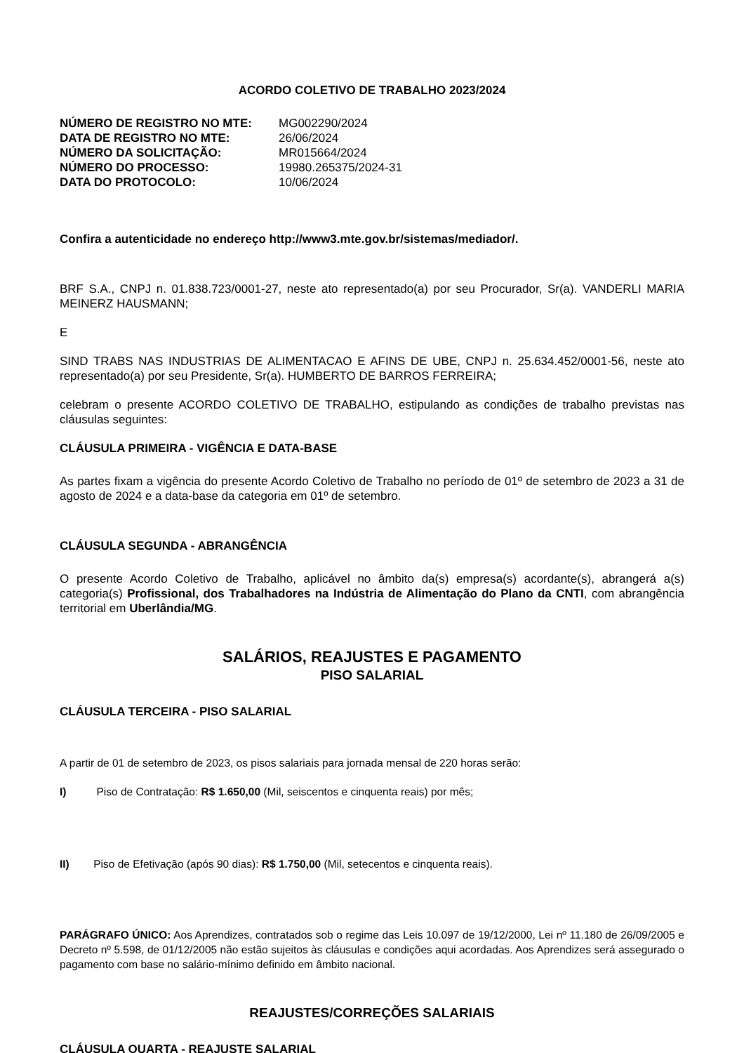ACORDO COLETIVO DE TRABALHO 2023/2024
| NÚMERO DE REGISTRO NO MTE: | MG002290/2024 |
| DATA DE REGISTRO NO MTE: | 26/06/2024 |
| NÚMERO DA SOLICITAÇÃO: | MR015664/2024 |
| NÚMERO DO PROCESSO: | 19980.265375/2024-31 |
| DATA DO PROTOCOLO: | 10/06/2024 |
Confira a autenticidade no endereço http://www3.mte.gov.br/sistemas/mediador/.
BRF S.A., CNPJ n. 01.838.723/0001-27, neste ato representado(a) por seu Procurador, Sr(a). VANDERLI MARIA MEINERZ HAUSMANN;
E
SIND TRABS NAS INDUSTRIAS DE ALIMENTACAO E AFINS DE UBE, CNPJ n. 25.634.452/0001-56, neste ato representado(a) por seu Presidente, Sr(a). HUMBERTO DE BARROS FERREIRA;
celebram o presente ACORDO COLETIVO DE TRABALHO, estipulando as condições de trabalho previstas nas cláusulas seguintes:
CLÁUSULA PRIMEIRA - VIGÊNCIA E DATA-BASE
As partes fixam a vigência do presente Acordo Coletivo de Trabalho no período de 01º de setembro de 2023 a 31 de agosto de 2024 e a data-base da categoria em 01º de setembro.
CLÁUSULA SEGUNDA - ABRANGÊNCIA
O presente Acordo Coletivo de Trabalho, aplicável no âmbito da(s) empresa(s) acordante(s), abrangerá a(s) categoria(s) Profissional, dos Trabalhadores na Indústria de Alimentação do Plano da CNTI, com abrangência territorial em Uberlândia/MG.
SALÁRIOS, REAJUSTES E PAGAMENTO
PISO SALARIAL
CLÁUSULA TERCEIRA - PISO SALARIAL
A partir de 01 de setembro de 2023, os pisos salariais para jornada mensal de 220 horas serão:
I) Piso de Contratação: R$ 1.650,00 (Mil, seiscentos e cinquenta reais) por mês;
II) Piso de Efetivação (após 90 dias): R$ 1.750,00 (Mil, setecentos e cinquenta reais).
PARÁGRAFO ÚNICO: Aos Aprendizes, contratados sob o regime das Leis 10.097 de 19/12/2000, Lei nº 11.180 de 26/09/2005 e Decreto nº 5.598, de 01/12/2005 não estão sujeitos às cláusulas e condições aqui acordadas. Aos Aprendizes será assegurado o pagamento com base no salário-mínimo definido em âmbito nacional.
REAJUSTES/CORREÇÕES SALARIAIS
CLÁUSULA QUARTA - REAJUSTE SALARIAL